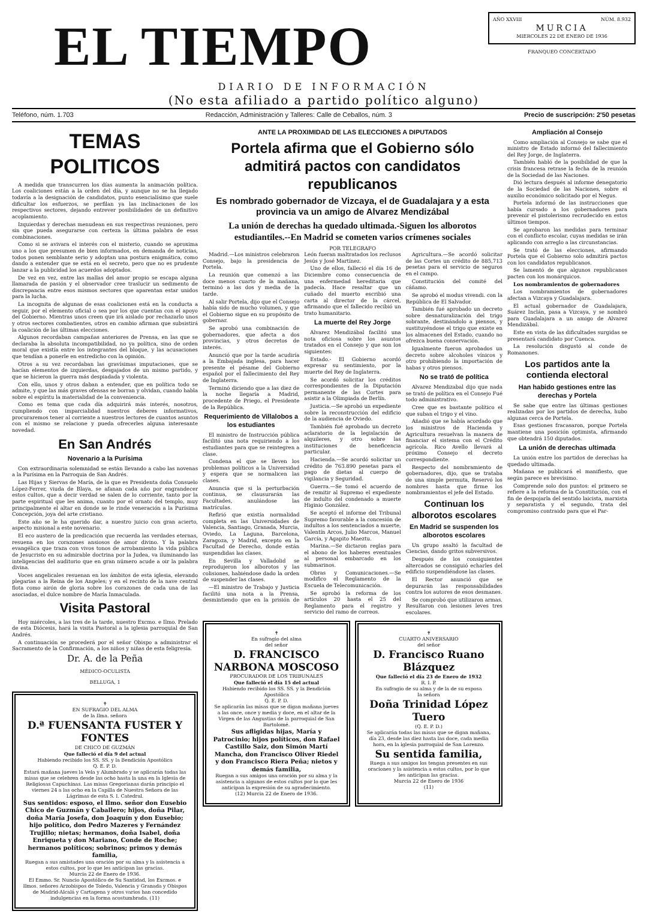EL TIEMPO
AÑO XXVIII NÚM. 8.932
MURCIA
MIERCOLES 22 DE ENERO DE 1936
FRANQUEO CONCERTADO
DIARIO DE INFORMACIÓN
(No esta afiliado a partido político alguno)
Teléfono, núm. 1.703 Redacción, Administración y Talleres: Calle de Ceballos, núm. 3 Precio de suscripción: 2'50 pesetas
TEMAS POLITICOS
A medida que transcurren los días aumenta la animación política. Los coaliciones están a la orden del día, y aunque no se ha llegado todavía a la designación de candidatos, punto esencialísimo que suele dificultar los esfuerzos, se perfilan ya las inclinaciones de los respectivos sectores, dejando entrever posibilidades de un definitivo acoplamiento.
Izquierdas y derechas menudean en sus respectivas reuniones, pero sin que pueda asegurarse con certeza la última palabra de esas combinaciones.
Como si se avivara el interés con el misterio, cuando se aproxima uno a los que presumen de bien informados, en demanda de noticias, todos ponen semblante serio y adoptan una postura enigmática, como dando a entender que se está en el secreto, pero que no es prudente lanzar a la publicidad los acuerdos adoptados.
De vez en vez, entre las mallas del amor propio se escapa alguna llamarada de pasión y el observador cree traslucir un sedimento de discrepancia entre esos mismos sectores que aparentan estar unidos para la lucha.
La incognita de algunas de esas coaliciones está en la conducta a seguir, por el elemento oficial o sea por los que cuentan con el apoyo del Gobierno. Mientras unos creen que irá aislado por rechazarlo unos y otros sectores combatientes, otros en cambio afirman que subsistirá la coalición de las últimas elecciones.
Algunos recordaban campañas anteriores de Prensa, en las que se declaraba la absoluta incompatibilidad, no ya política, sino de orden moral que existía entre los integrantes del bloque, y las acusaciones que tendían a ponerle en entredicho con la opinión.
Otros a su vez recordaban las gravísimas imputaciones, que se hacían elementos de izquierdas, desgajados de un mismo partido, y que se hicieron la guerra más despiadada y violenta.
Con ello, unos y otros daban a entender, que en política todo se admite, y que las más graves ofensas se borran y olvidan, cuando habla sobre el espíritu la materialidad de la conveniencia.
Como es tema que cada día adquirirá más interés, nosotros, cumpliendo con imparcialidad nuestros deberes informativos, procuraremos tener al corriente a nuestros lectores de cuantos asuntos con el mismo se relacione y pueda ofrecerles alguna interesante novedad.
En San Andrés
Novenario a la Purísima
Con extraordinaria solemnidad se están llevando a cabo las novenas a la Purísima en la Parroquia de San Andrés.
Las Hijas y Siervas de María, de la que es Presidenta doña Consuelo López-Ferrer, viuda de Blaya, se afanan cada año por engrandecer estos cultos, que a decir verdad se salen de lo corriente, tanto por la parte espiritual que les anima, cuanto por el ornato del templo, muy principalmente el altar en donde se le rinde veneración a la Purísima Concepción, joya del arte cristiano.
Este año se le ha querido dar, a nuestro juicio con gran acierto, aspecto misional a este novenario.
El eco austero de la predicación que recuerda las verdades eternas, resuena en los corazones ansiosos de amor divino. Y la palabra evangélica que traza con vivos tonos de arrobamiento la vida pública de Jesucristo en su admirable doctrina por la Judea, va iluminando las inteligencias del auditorio que en gran número acude a oir la palabra divina.
Voces angelicales resuenan en los ámbitos de esta iglesia, elevando plegarias a la Reina de los Angeles; y en el recinto de la nave central flota como airón de gloria sobre los corazones de cada una de las asociadas, el dulce nombre de María Inmaculada.
Visita Pastoral
Hoy miércoles, a las tres de la tarde, nuestro Excmo. e Ilmo. Prelado de esta Diócesis, hará la visita Pastoral a la iglesia parroquial de San Andrés.
A continuación se procederá por el señor Obispo a administrar el Sacramento de la Confirmación, a los niños y niñas de esta feligresía.
Dr. A. de la Peña
MÉDICO-OCULISTA
BELLUGA, 1
✝
EN SUFRAGIO DEL ALMA
de la Ilma. señora
D.ª FUENSANTA FUSTER Y FONTES
DE CHICO DE GUZMÁN
Que falleció el día 9 del actual
Habiendo recibido los SS. SS. y la Bendición Apostólica
Q. E. P. D.
Estará mañana jueves la Vela y Alumbrado y se aplicarán todas las misas que se celebren desde las ocho hasta la una en la Iglesia de Religiosas Capuchinas. Las misas Gregorianas darán principio el viernes 24 a las ocho en la Capilla de Nuestra Señora de las Lágrimas de esta S. I. Catedral.
Sus sentidos: esposo, el Ilmo. señor don Eusebio Chico de Guzmán y Caballero; hijos, doña Pilar, doña María Josefa, don Joaquín y don Eusebio; hijo político, don Pedro Mazeres y Fernández Trujillo; nietas; hermanos, doña Isabel, doña Enriqueta y don Mariano, Conde de Roche; hermanos políticos; sobrinos; primos y demás familia,
Ruegan a sus amistades una oración por su alma y la asistencia a estos cultos, por lo que les anticipan las gracias.
Murcia 22 de Enero de 1936.
El Emmo. Sr. Nuncio Apostólico de Su Santidad, los Excmos. e Ilmos. señores Arzobispos de Toledo, Valencia y Granada y Obispos de Madrid-Alcalá y Cartagena y otros varios han concedido indulgencias en la forma acostumbrada. (11)
ANTE LA PROXIMIDAD DE LAS ELECCIONES A DIPUTADOS
Portela afirma que el Gobierno sólo admitirá pactos con candidatos republicanos
Es nombrado gobernador de Vizcaya, el de Guadalajara y a esta provincia va un amigo de Alvarez Mendizábal
La unión de derechas ha quedado ultimada.-Siguen los alborotos estudiantiles.--En Madrid se cometen varios crímenes sociales
POR TELEGRAFO
Madrid.—Los ministros celebraron Consejo, bajo la presidencia de Portela.
La reunión que comenzó a las doce menos cuarto de la mañana, terminó a las dos y media de la tarde.
Al salir Portela, dijo que el Consejo había sido de mucho volumen, y que el Gobierno sigue en su propósito de gobernar.
Se aprobó una combinación de gobernadores, que afecta a dos provincias, y otros decretos de interés.
Anunció que por la tarde acudiría a la Embajada inglesa, para hacer presente el pésame del Gobierno español por el fallecimiento del Rey de Inglaterra.
Terminó diciendo que a las diez de la noche llegaría a Madrid, procedente de Priego, el Presidente de la República.
Requerimiento de Villalobos a los estudiantes
El ministro de Instrucción pública facilitó una nota requiriendo a los estudiantes para que se reintegren a clase.
Condena el que se lleven los problemas políticos a la Universidad y espera que se normalicen las clases.
Anuncia que si la perturbación continua, se clausurarán las Facultades, anulándose las matrículas.
Refirió que existía normalidad completa en las Universidades de Valencia, Santiago, Granada, Murcia, Oviedo, La Laguna, Barcelona, Zaragoza, y Madrid, excepto en la Facultad de Derecho, donde están suspendidas las clases.
En Sevilla y Valladolid se reprodujeron los alborotos y las colisiones, habiéndose dado la orden de suspender las clases.
—El ministro de Trabajo y Justicia facilitó una nota a la Prensa, desmintiendo que en la prisión de León fueran maltratados los reclusos Jesús y José Martínez.
Uno de ellos, falleció el día 16 de Diciembre como consecuencia de una enfermedad hereditaria que padecía. Hace resaltar que un cuñado del muerto escribió una carta al director de la cárcel, afirmando que el fallecido recibió un trato humanitario.
La muerte del Rey Jorge
Alvarez Mendizábal facilitó una nota oficiosa sobre los asuntos tratados en el Consejo y que son los siguientes:
Estado.- El Gobierno acordó expresar su sentimiento, por la muerte del Rey de Inglaterra.
Se acordó solicitar los créditos correspondientes de la Diputación permanente de las Cortes para asistir a la Olimpiada de Berlín.
Justicia.—Se aprobó un expediente sobre la reconstrucción del edificio de la audiencia de Oviedo.
También fué aprobado un decreto aclaratorio de la legislación de alquileres, y otro sobre las instituciones de beneficencia particular.
Hacienda.—Se acordó solicitar un crédito de 763.890 pesetas para el pago de dietas al cuerpo de vigilancia y Seguridad.
Guerra.—Se tomó el acuerdo de de remitir al Supremo el expediente de indulto del condenado a muerte Higinio González.
Se aceptó el informe del Tribunal Supremo favorable a la concesión de indultos a los sentenciados a muerte, Valentín Arcos, Julio Marcos, Manuel García, y Agapito Maeztu.
Marina.—Se dictaron reglas para el abono de los haberes eventuales al personal embarcado en los submarinos.
Obras y Comunicaciones.—Se modifico el Reglamento de la Escuela de Telecomunicación.
Se aprobó la reforma de los artículos 20 hasta el 25 del Reglamento para el registro y servicio del ramo de correos.
Agricultura.—Se acordó solicitar de las Cortes un crédito de 885,713 pesetas para el servicio de seguros en el campo.
Constitución del comité del cáñamo.
Se aprobó el modus vivendi. con la República de El Salvador.
También fué aprobado un decreto sobre desnaturalización del trigo sobrante, destinándolo a piensos, y sustituyéndose el trigo que existe en los almacenes del Estado, cuando no ofrezca buena conservación.
Igualmente fueron aprobados un decreto sobre alcoholes vínicos y otro prohibiendo la importación de habas y otros piensos.
No se trató de política
Alvarez Mendizabal dijo que nada se trató de política en el Consejo Fué todo administrativo.
Cree que es bastante político el que suban el trigo y el vino.
Añadió que se había acordado que los ministros de Hacienda y Agricultura resuelvan la manera de financiar el sistema con el Crédito agrícola. Rico Avello llevará al próximo Consejo el decreto correspondiente.
Respecto del nombramiento de gobernadores, dijo, que se trataba de una simple permuta, Reservó los nombres hasta que firme los nombramientos el jefe del Estado.
Continuan los alborotos escolares
En Madrid se suspenden los alborotos escolares
Un grupo asaltó la facultad de Ciencias, dando gritos subversivos.
Después de los consiguientes altercados se consiguió echarles del edificio suspendiéndose las clases.
El Rector anunció que se depurarán las responsabilidades contra los autores de esos desmanes.
Se comprobó que utilizaron armas. Resultaron con lesiones leves tres escolares.
✝
En sufragio del alma
del señor
D. FRANCISCO NARBONA MOSCOSO
PROCURADOR DE LOS TRIBUNALES
Que falleció el día 15 del actual
Habiendo recibido los SS. SS. y la Bendición Apostólica
Q. E. P. D.
Se aplicarán las misas que se digan mañana jueves a las once, once y media y doce, en el altar de la Virgen de las Angustias de la parroquial de San Bartolomé.
Sus afligidas hijas, María y Patrocinio; hijos políticos, don Rafael Castillo Saiz, don Simón Martí Mancha, don Francisco Oliver Riedel y don Francisco Riera Peña; nietos y demás familia,
Ruegan a sus amigos una oración por su alma y la asistencia a algunos de estos cultos por lo que les anticipan la expresión de su agradecimiento.
(12) Murcia 22 de Enero de 1936.
✝
CUARTO ANIVERSARIO
del señor
D. Francisco Ruano Blázquez
Que falleció el día 23 de Enero de 1932
R. I. P.
En sufragio de su alma y de la de su esposa
la señora
Doña Trinidad López Tuero
(Q. E. P. D.)
Se aplicarán todas las misas que se digan mañana, día 23, desde las diez hasta las doce, cada media hora, en la iglesia parroquial de San Lorenzo.
Su sentida familia,
Ruega a sus amigos los tengan presentes en sus oraciones y la asistencia a estos cultos, por lo que les anticipan las gracias.
Murcia 22 de Enero de 1936
(11)
Ampliación al Consejo
Como ampliación al Consejo se sabe que el ministro de Estado informó del fallecimiento del Rey Jorge, de Inglaterra.
También habló de la posibilidad de que la crisis francesa retrase la fecha de la reunión de la Sociedad de las Naciones.
Dió lectura después al informe denegatorio de la Sociedad de las Naciones, sobre el auxilio económico solicitado por el Negus.
Portela informó de las instrucciones que había cursado a los gobernadores para prevenir el pistolerismo recrudecido en estos últimos tiempos.
Se aprobaron las medidas para terminar con el conflicto escolar, cuyas medidas se irán aplicando con arreglo a las circunstancias.
Se trató de las elecciones, afirmando Portela que el Gobierno solo admitirá pactos con los candidatos republicanos.
Se lamentó de que algunos republicanos pacten con los monárquicos.
Los nombramientos de gobernadores
Los nombramientos de gobernadores afectan a Vizcaya y Guadalajara.
El actual gobernador de Guadalajara, Suárez Inclán, pasa a Vizcaya, y se nombró para Guadalajara a un amigo de Alvarez Mendizábal.
Este en vista de las dificultades surgidas se presentará candidato por Cuenca.
La resolución disgustó al conde de Romanones.
Los partidos ante la contienda electoral
Han habido gestiones entre las derechas y Portela
Se sabe que entre las últimas gestiones realizadas por los partidos de derecha, hubo algunas cerca de Portela.
Esas gestiones fracasaron, porque Portela mantiene una posición optimista, afirmando que obtendrá 150 diputados.
La unión de derechas ultimada
La unión entre los partidos de derechas ha quedado ultimada.
Mañana se publicará el manifiesto, que según parece es brevísimo.
Comprende solo dos puntos: el primero se refiere a la reforma de la Constitución, con el fin de despojarla del sentido laicista, marxista y separatista y el segundo, trata del compromiso contraido para que el Par-